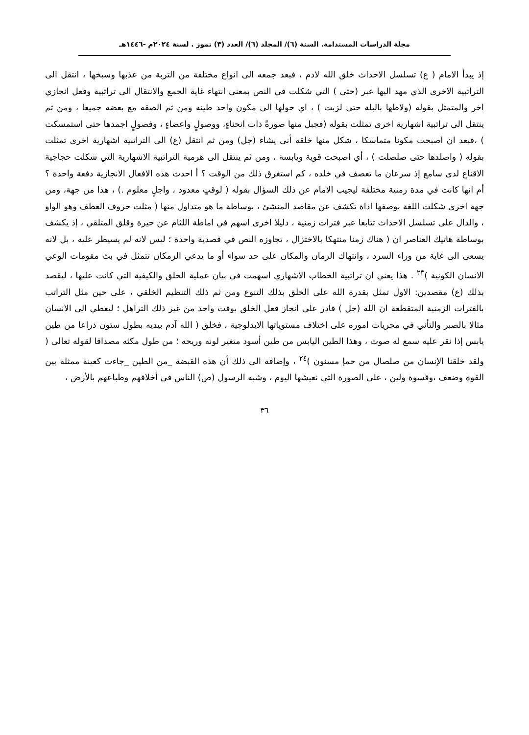مجلة الدراسات المستدامة. السنة (٦)/ المجلد (٦)/ العدد (٣) تموز . لسنة ٢٠٢٤م -١٤٤٦هـ
إذ يبدأ الامام ( ع) تسلسل الاحداث خلق الله لادم ، فبعد جمعه الى انواع مختلفة من التربة من عذبها وسبخها ، انتقل الى التراتبية الاخرى الذي مهد اليها عبر (حتى ) التي شكلت في النص بمعنى انتهاء غاية الجمع والانتقال الى تراتبية وفعل انجازي اخر والمتمثل بقوله (ولاطها بالبلة حتى لزبت ) ، اي حولها الى مكون واحد طينه ومن ثم الصقه مع بعضه جميعا ، ومن ثم ينتقل الى تراتبية اشهارية اخرى تمثلت بقوله (فجبل منها صورةً ذات انحناءٍ، ووصولٍ واعضاءٍ ، وفصولٍ اجمدها حتى استمسكت ) ،فبعد ان اصبحت مكونا متماسكا ، شكل منها خلقه أنى يشاء (جل) ومن ثم انتقل (ع) الى التراتبية اشهارية اخرى تمثلت بقوله ( واصلدها حتى صلصلت ) ، أي اصبحت قوية ويابسة ، ومن ثم ينتقل الى هرمية التراتبية الاشهارية التي شكلت حجاجية الاقناع لدى سامع إذ سرعان ما تعصف في خلده ، كم استغرق ذلك من الوقت ؟ أ احدث هذه الافعال الانجازية دفعة واحدة ؟ أم انها كانت في مدة زمنية مختلفة ليجيب الامام عن ذلك السؤال بقوله ( لوقتٍ معدود ، واجلٍ معلوم .) ، هذا من جهة، ومن جهة اخرى شكلت اللغة بوصفها اداة تكشف عن مقاصد المنشئ ، بوساطة ما هو متداول منها ( مثلت حروف العطف وهو الواو ، والدال على تسلسل الاحداث تتابعا عبر فترات زمنية ، دليلا اخرى اسهم في اماطة اللثام عن حيرة وقلق المتلقي ، إذ يكشف بوساطة هاتيك العناصر ان ( هناك زمنا منتهكا بالاختزال ، تجاوزه النص في قصدية واحدة ؛ ليس لانه لم يسيطر عليه ، بل لانه يسعى الى غاية من وراء السرد ، وانتهاك الزمان والمكان على حد سواء أو ما يدعي الزمكان تتمثل في بث مقومات الوعي الانسان الكونية )<sup>٢٣</sup> . هذا يعني ان تراتبية الخطاب الاشهاري اسهمت في بيان عملية الخلق والكيفية التي كانت عليها ، ليقصد بذلك (ع) مقصدين: الاول تمثل بقدرة الله على الخلق بذلك التنوع ومن ثم ذلك التنظيم الخلقي ، على حين مثل التراتب بالفترات الزمنية المتقطعة ان الله (جل ) قادر على انجاز فعل الخلق بوقت واحد من غير ذلك التراهل ؛ ليعطي الى الانسان مثالا بالصبر والتأني في مجريات اموره على اختلاف مستوياتها الايدلوجية ، فخلق ( الله آدم بيديه بطول ستون ذراعا من طين يابس إذا نقر عليه سمع له صوت ، وهذا الطين اليابس من طين أسود متغير لونه وريحه ؛ من طول مكثه مصداقا لقوله تعالى ( ولقد خلقنا الإنسان من صلصال من حمإ مسنون )<sup>٢٤</sup> ، وإضافة الى ذلك أن هذه القبضة _من الطين _جاءت كعينة ممثلة بين القوة وضعف ،وقسوة ولين ، على الصورة التي نعيشها اليوم ، وشبه الرسول (ص) الناس في أخلاقهم وطباعهم بالأرض ،
٣٦